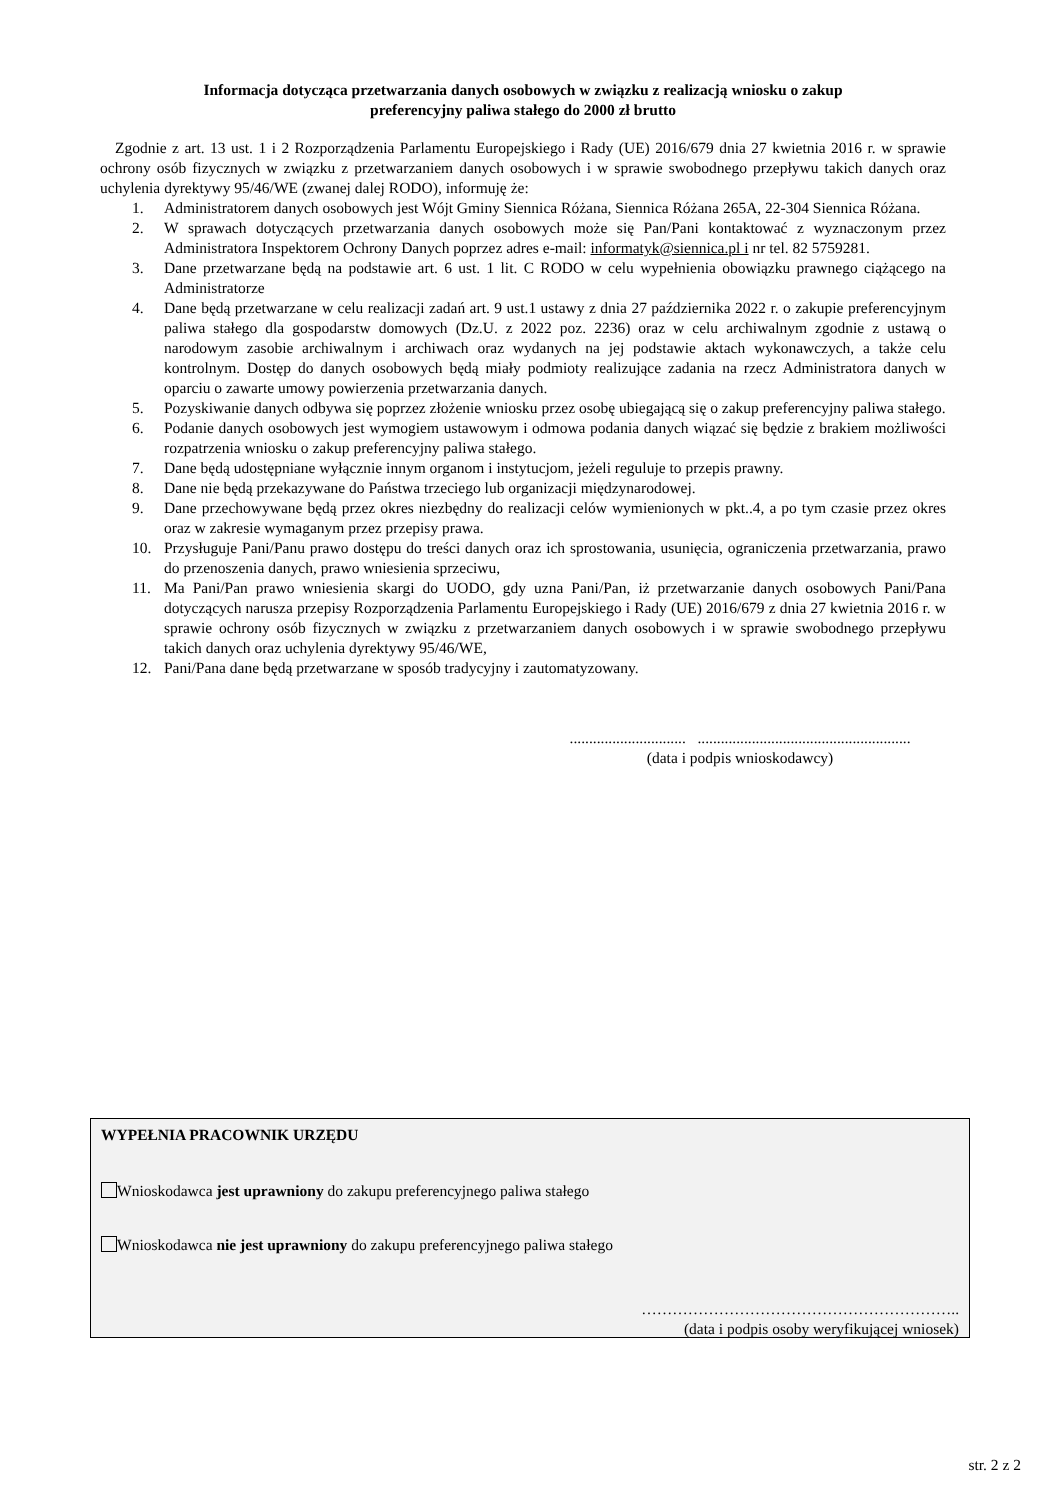Informacja dotycząca przetwarzania danych osobowych w związku z realizacją wniosku o zakup
preferencyjny paliwa stałego do 2000 zł brutto
Zgodnie z art. 13 ust. 1 i 2 Rozporządzenia Parlamentu Europejskiego i Rady (UE) 2016/679 dnia 27 kwietnia 2016 r. w sprawie ochrony osób fizycznych w związku z przetwarzaniem danych osobowych i w sprawie swobodnego przepływu takich danych oraz uchylenia dyrektywy 95/46/WE (zwanej dalej RODO), informuję że:
1. Administratorem danych osobowych jest Wójt Gminy Siennica Różana, Siennica Różana 265A, 22-304 Siennica Różana.
2. W sprawach dotyczących przetwarzania danych osobowych może się Pan/Pani kontaktować z wyznaczonym przez Administratora Inspektorem Ochrony Danych poprzez adres e-mail: informatyk@siennica.pl i nr tel. 82 5759281.
3. Dane przetwarzane będą na podstawie art. 6 ust. 1 lit. C RODO w celu wypełnienia obowiązku prawnego ciążącego na Administratorze
4. Dane będą przetwarzane w celu realizacji zadań art. 9 ust.1 ustawy z dnia 27 października 2022 r. o zakupie preferencyjnym paliwa stałego dla gospodarstw domowych (Dz.U. z 2022 poz. 2236) oraz w celu archiwalnym zgodnie z ustawą o narodowym zasobie archiwalnym i archiwach oraz wydanych na jej podstawie aktach wykonawczych, a także celu kontrolnym. Dostęp do danych osobowych będą miały podmioty realizujące zadania na rzecz Administratora danych w oparciu o zawarte umowy powierzenia przetwarzania danych.
5. Pozyskiwanie danych odbywa się poprzez złożenie wniosku przez osobę ubiegającą się o zakup preferencyjny paliwa stałego.
6. Podanie danych osobowych jest wymogiem ustawowym i odmowa podania danych wiązać się będzie z brakiem możliwości rozpatrzenia wniosku o zakup preferencyjny paliwa stałego.
7. Dane będą udostępniane wyłącznie innym organom i instytucjom, jeżeli reguluje to przepis prawny.
8. Dane nie będą przekazywane do Państwa trzeciego lub organizacji międzynarodowej.
9. Dane przechowywane będą przez okres niezbędny do realizacji celów wymienionych w pkt..4, a po tym czasie przez okres oraz w zakresie wymaganym przez przepisy prawa.
10. Przysługuje Pani/Panu prawo dostępu do treści danych oraz ich sprostowania, usunięcia, ograniczenia przetwarzania, prawo do przenoszenia danych, prawo wniesienia sprzeciwu,
11. Ma Pani/Pan prawo wniesienia skargi do UODO, gdy uzna Pani/Pan, iż przetwarzanie danych osobowych Pani/Pana dotyczących narusza przepisy Rozporządzenia Parlamentu Europejskiego i Rady (UE) 2016/679 z dnia 27 kwietnia 2016 r. w sprawie ochrony osób fizycznych w związku z przetwarzaniem danych osobowych i w sprawie swobodnego przepływu takich danych oraz uchylenia dyrektywy 95/46/WE,
12. Pani/Pana dane będą przetwarzane w sposób tradycyjny i zautomatyzowany.
.............................. .......................................................
(data i podpis wnioskodawcy)
WYPEŁNIA PRACOWNIK URZĘDU
Wnioskodawca jest uprawniony do zakupu preferencyjnego paliwa stałego
Wnioskodawca nie jest uprawniony do zakupu preferencyjnego paliwa stałego
……………………………………………………..
(data i podpis osoby weryfikującej wniosek)
str. 2 z 2